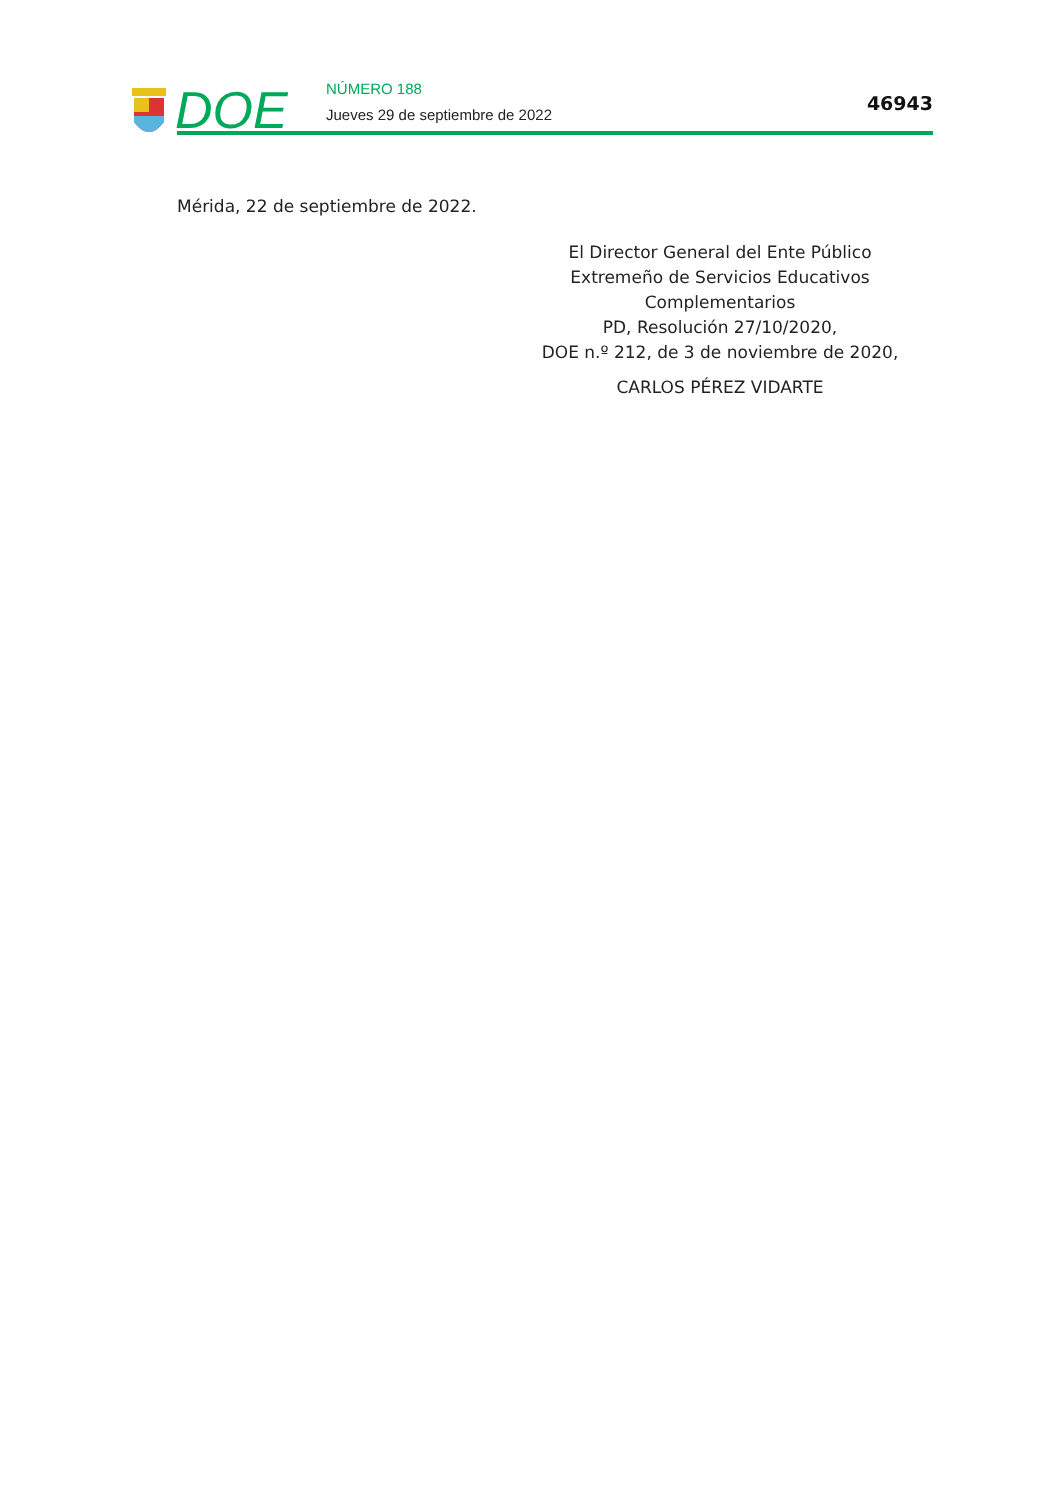DOE NÚMERO 188
Jueves 29 de septiembre de 2022
46943
Mérida, 22 de septiembre de 2022.
El Director General del Ente Público
Extremeño de Servicios Educativos
Complementarios
PD, Resolución 27/10/2020,
DOE n.º 212, de 3 de noviembre de 2020,
CARLOS PÉREZ VIDARTE